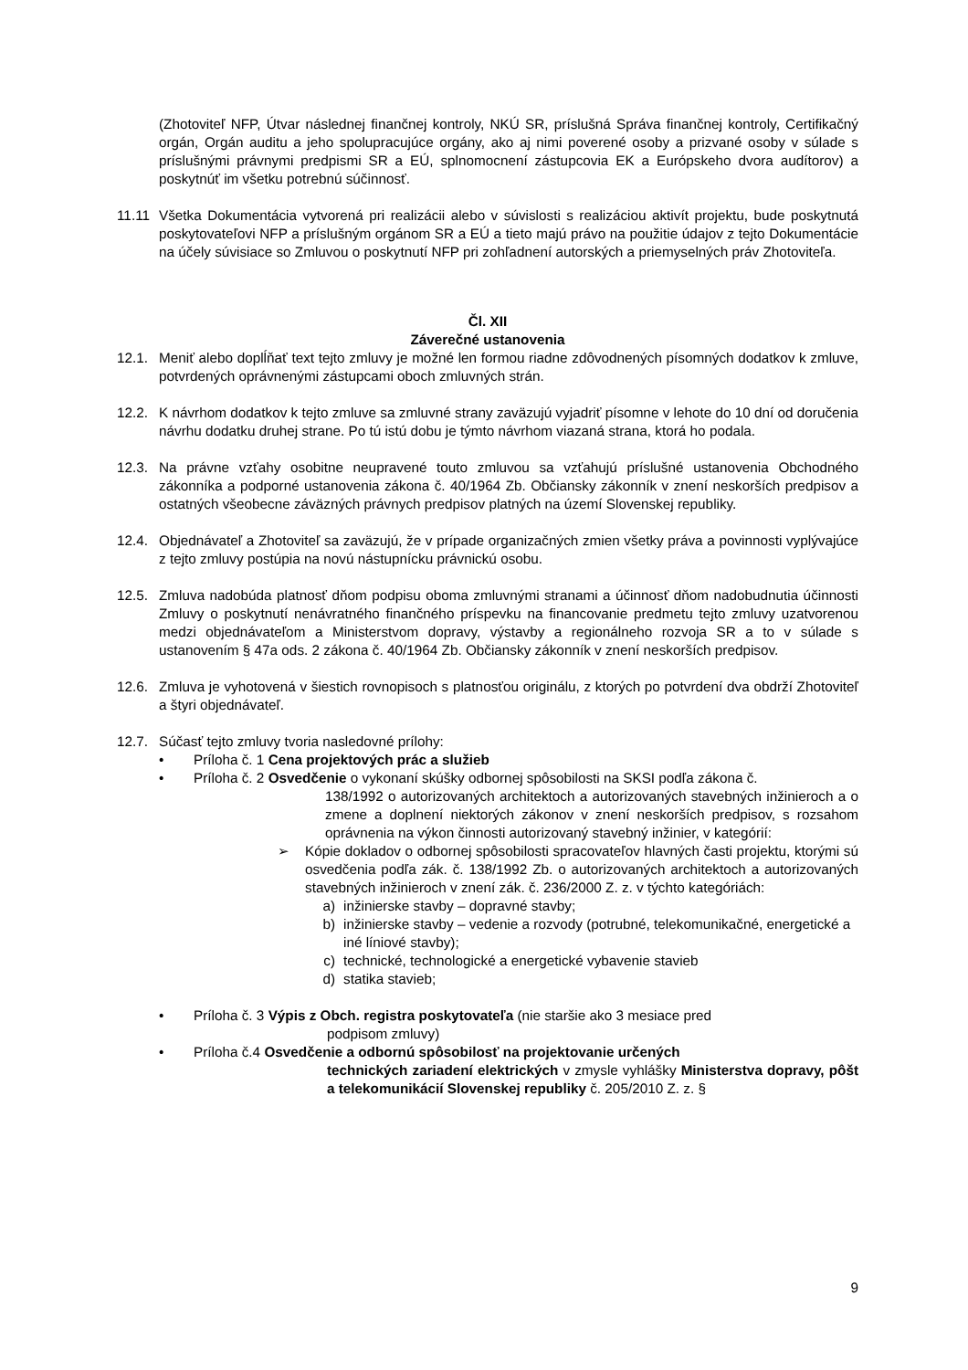(Zhotoviteľ NFP, Útvar následnej finančnej kontroly, NKÚ SR, príslušná Správa finančnej kontroly, Certifikačný orgán, Orgán auditu a jeho spolupracujúce orgány, ako aj nimi poverené osoby a prizvané osoby v súlade s príslušnými právnymi predpismi SR a EÚ, splnomocnení zástupcovia EK a Európskeho dvora audítorov) a poskytnúť im všetku potrebnú súčinnosť.
11.11 Všetka Dokumentácia vytvorená pri realizácii alebo v súvislosti s realizáciou aktivít projektu, bude poskytnutá poskytovateľovi NFP a príslušným orgánom SR a EÚ a tieto majú právo na použitie údajov z tejto Dokumentácie na účely súvisiace so Zmluvou o poskytnutí NFP pri zohľadnení autorských a priemyselných práv Zhotoviteľa.
Čl. XII
Záverečné ustanovenia
12.1. Meniť alebo doplĺňať text tejto zmluvy je možné len formou riadne zdôvodnených písomných dodatkov k zmluve, potvrdených oprávnenými zástupcami oboch zmluvných strán.
12.2. K návrhom dodatkov k tejto zmluve sa zmluvné strany zaväzujú vyjadriť písomne v lehote do 10 dní od doručenia návrhu dodatku druhej strane. Po tú istú dobu je týmto návrhom viazaná strana, ktorá ho podala.
12.3. Na právne vzťahy osobitne neupravené touto zmluvou sa vzťahujú príslušné ustanovenia Obchodného zákonníka a podporné ustanovenia zákona č. 40/1964 Zb. Občiansky zákonník v znení neskorších predpisov a ostatných všeobecne záväzných právnych predpisov platných na území Slovenskej republiky.
12.4. Objednávateľ a Zhotoviteľ sa zaväzujú, že v prípade organizačných zmien všetky práva a povinnosti vyplývajúce z tejto zmluvy postúpia na novú nástupnícku právnickú osobu.
12.5. Zmluva nadobúda platnosť dňom podpisu oboma zmluvnými stranami a účinnosť dňom nadobudnutia účinnosti Zmluvy o poskytnutí nenávratného finančného príspevku na financovanie predmetu tejto zmluvy uzatvorenou medzi objednávateľom a Ministerstvom dopravy, výstavby a regionálneho rozvoja SR a to v súlade s ustanovením § 47a ods. 2 zákona č. 40/1964 Zb. Občiansky zákonník v znení neskorších predpisov.
12.6. Zmluva je vyhotovená v šiestich rovnopisoch s platnosťou originálu, z ktorých po potvrdení dva obdrží Zhotoviteľ a štyri objednávateľ.
12.7. Súčasť tejto zmluvy tvoria nasledovné prílohy:
• Príloha č. 1 Cena projektových prác a služieb
• Príloha č. 2 Osvedčenie o vykonaní skúšky odbornej spôsobilosti na SKSI podľa zákona č.
138/1992 o autorizovaných architektoch a autorizovaných stavebných inžinieroch a o zmene a doplnení niektorých zákonov v znení neskorších predpisov, s rozsahom oprávnenia na výkon činnosti autorizovaný stavebný inžinier, v kategórií:
➢ Kópie dokladov o odbornej spôsobilosti spracovateľov hlavných časti projektu, ktorými sú osvedčenia podľa zák. č. 138/1992 Zb. o autorizovaných architektoch a autorizovaných stavebných inžinieroch v znení zák. č. 236/2000 Z. z. v týchto kategóriách:
a) inžinierske stavby – dopravné stavby;
b) inžinierske stavby – vedenie a rozvody (potrubné, telekomunikačné, energetické a iné líniové stavby);
c) technické, technologické a energetické vybavenie stavieb
d) statika stavieb;
• Príloha č. 3 Výpis z Obch. registra poskytovateľa (nie staršie ako 3 mesiace pred
podpisom zmluvy)
• Príloha č.4 Osvedčenie a odbornú spôsobilosť na projektovanie určených
technických zariadení elektrických v zmysle vyhlášky Ministerstva dopravy, pôšt a telekomunikácií Slovenskej republiky č. 205/2010 Z. z. §
9